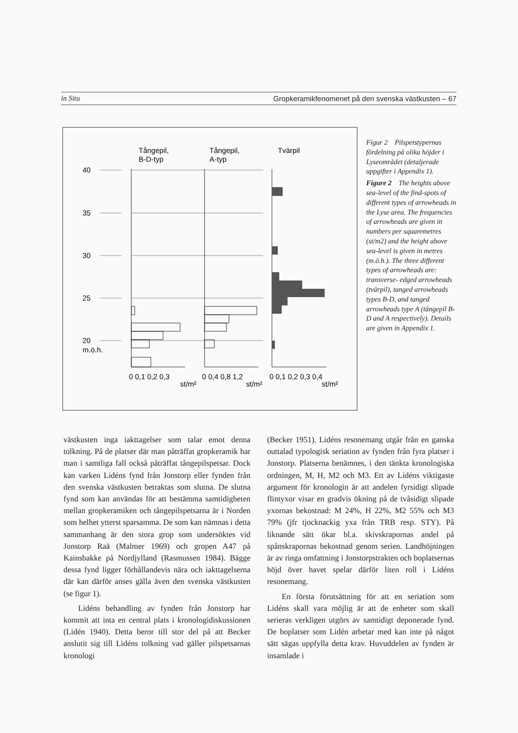in Situ Gropkeramikfenomenet på den svenska västkusten – 67
Tångepil,
B-D-typ
Tångepil,
A-typ
Tvärpil
40
35
30
25
20
m.ö.h.
0 0,1 0,2 0,3
st/m²
0 0,4 0,8 1,2
st/m²
0 0,1 0,2 0,3 0,4
st/m²
Figur 2 Pilspetstypernas fördelning på olika höjder i Lyseområdet (detaljerade uppgifter i Appendix 1).
Figure 2 The heights above sea-level of the find-spots of different types of arrowheads in the Lyse area. The frequencies of arrowheads are given in numbers per squaremetres (st/m2) and the height above sea-level is given in metres (m.ö.h.). The three different types of arrowheads are: transverse- edged arrowheads (tvärpil), tanged arrowheads types B-D, and tanged arrowheads type A (tångepil B-D and A respectively). Details are given in Appendix 1.
västkusten inga iakttagelser som talar emot denna tolkning. På de platser där man påträffat gropkeramik har man i samtliga fall också påträffat tångepilspetsar. Dock kan varken Lidéns fynd från Jonstorp eller fynden från den svenska västkusten betraktas som slutna. De slutna fynd som kan användas för att bestämma samtidigheten mellan gropkeramiken och tångepilspetsarna är i Norden som helhet ytterst sparsamma. De som kan nämnas i detta sammanhang är den stora grop som undersöktes vid Jonstorp Raä (Malmer 1969) och gropen A47 på Kainsbakke på Nordjylland (Rasmussen 1984). Bägge dessa fynd ligger förhållandevis nära och iakttagelserna där kan därför anses gälla även den svenska västkusten (se figur 1).
Lidéns behandling av fynden från Jonstorp har kommit att inta en central plats i kronologidiskussionen (Lidén 1940). Detta beror till stor del på att Becker anslutit sig till Lidéns tolkning vad gäller pilspetsarnas kronologi
(Becker 1951). Lidéns resonemang utgår från en ganska outtalad typologisk seriation av fynden från fyra platser i Jonstorp. Platserna benämnes, i den tänkta kronologiska ordningen, M, H, M2 och M3. Ett av Lidéns viktigaste argument för kronologin är att andelen fyrsidigt slipade flintyxor visar en gradvis ökning på de tvåsidigt slipade yxornas bekostnad: M 24%, H 22%, M2 55% och M3 79% (jfr tjocknackig yxa från TRB resp. STY). På liknande sätt ökar bl.a. skivskrapornas andel på spånskrapornas bekostnad genom serien. Landhöjningen är av ringa omfattning i Jonstorpstrakten och boplatsernas höjd över havet spelar därför liten roll i Lidéns resonemang.
En första förutsättning för att en seriation som Lidéns skall vara möjlig är att de enheter som skall serieras verkligen utgörs av samtidigt deponerade fynd. De boplatser som Lidén arbetar med kan inte på något sätt sägas uppfylla detta krav. Huvuddelen av fynden är insamlade i